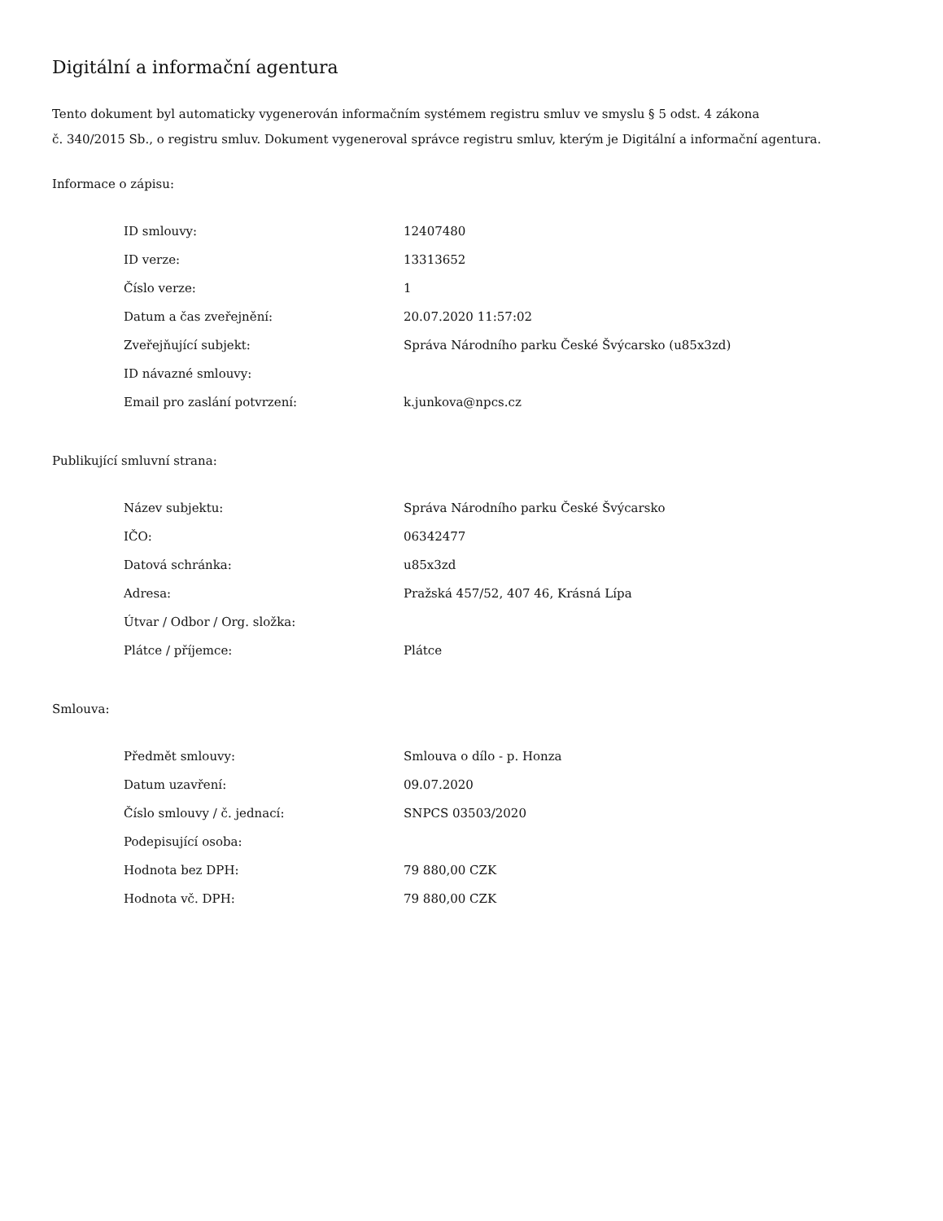Digitální a informační agentura
Tento dokument byl automaticky vygenerován informačním systémem registru smluv ve smyslu § 5 odst. 4 zákona
č. 340/2015 Sb., o registru smluv. Dokument vygeneroval správce registru smluv, kterým je Digitální a informační agentura.
Informace o zápisu:
| ID smlouvy: | 12407480 |
| ID verze: | 13313652 |
| Číslo verze: | 1 |
| Datum a čas zveřejnění: | 20.07.2020 11:57:02 |
| Zveřejňující subjekt: | Správa Národního parku České Švýcarsko (u85x3zd) |
| ID návazné smlouvy: | |
| Email pro zaslání potvrzení: | k.junkova@npcs.cz |
Publikující smluvní strana:
| Název subjektu: | Správa Národního parku České Švýcarsko |
| IČO: | 06342477 |
| Datová schránka: | u85x3zd |
| Adresa: | Pražská 457/52, 407 46, Krásná Lípa |
| Útvar / Odbor / Org. složka: | |
| Plátce / příjemce: | Plátce |
Smlouva:
| Předmět smlouvy: | Smlouva o dílo - p. Honza |
| Datum uzavření: | 09.07.2020 |
| Číslo smlouvy / č. jednací: | SNPCS 03503/2020 |
| Podepisující osoba: | |
| Hodnota bez DPH: | 79 880,00 CZK |
| Hodnota vč. DPH: | 79 880,00 CZK |